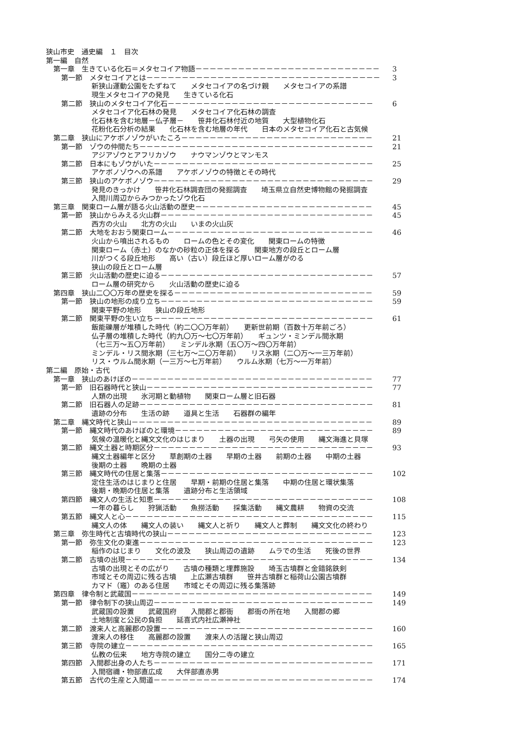狭山市史　通史編　１　目次
第一編　自然
第一章　生きている化石＝メタセコイア物語－－－－－－－－－－－－－－－－－－－－－－－－－－ 3
第一節　メタセコイアとは－－－－－－－－－－－－－－－－－－－－－－－－－－－－－－－－－ 3
新狭山運動公園をたずねて　　メタセコイアの名づけ親　　メタセコイアの系譜
現生メタセコイアの発見　　生きている化石
第二節　狭山のメタセコイア化石－－－－－－－－－－－－－－－－－－－－－－－－－－－－－ 6
メタセコイア化石林の発見　　メタセコイア化石林の調査
化石林を含む地層－仏子層－　　笹井化石林付近の地質　　大型植物化石
花粉化石分析の結果　　化石林を含む地層の年代　　日本のメタセコイア化石と古気候
第二章　狭山にアケボノゾウがいたころ－－－－－－－－－－－－－－－－－－－－－－－－－－－ 21
第一節　ゾウの仲間たち－－－－－－－－－－－－－－－－－－－－－－－－－－－－－－－－－ 21
アジアゾウとアフリカゾウ　　ナウマンゾウとマンモス
第二節　日本にもゾウがいた－－－－－－－－－－－－－－－－－－－－－－－－－－－－－－－ 25
アケボノゾウへの系譜　　アケボノゾウの特徴とその時代
第三節　狭山のアケボノゾウ－－－－－－－－－－－－－－－－－－－－－－－－－－－－－－－ 29
発見のきっかけ　　笹井化石林調査団の発掘調査　　埼玉県立自然史博物館の発掘調査
入間川周辺からみつかったゾウ化石
第三章　関東ローム層が語る火山活動の歴史－－－－－－－－－－－－－－－－－－－－－－－－－ 45
第一節　狭山からみえる火山群－－－－－－－－－－－－－－－－－－－－－－－－－－－－－－ 45
西方の火山　　北方の火山　　いまの火山灰
第二節　大地をおおう関東ローム－－－－－－－－－－－－－－－－－－－－－－－－－－－－－ 46
火山から噴出されるもの　　ロームの色とその変化　　関東ロームの特徴
関東ローム（赤土）のなかの砂粒の正体を探る　　関東地方の段丘とローム層
川がつくる段丘地形　　高い（古い）段丘ほど厚いローム層がのる
狭山の段丘とローム層
第三節　火山活動の歴史に迫る－－－－－－－－－－－－－－－－－－－－－－－－－－－－－－ 57
ローム層の研究から　　火山活動の歴史に迫る
第四章　狭山二〇〇万年の歴史を探る－－－－－－－－－－－－－－－－－－－－－－－－－－－－ 59
第一節　狭山の地形の成り立ち－－－－－－－－－－－－－－－－－－－－－－－－－－－－－－ 59
関東平野の地形　　狭山の段丘地形
第二節　関東平野の生い立ち－－－－－－－－－－－－－－－－－－－－－－－－－－－－－－－ 61
飯能礫層が堆積した時代（約二〇〇万年前）　　更新世前期（百数十万年前ごろ）
仏子層の堆積した時代（約九〇万～七〇万年前）　　ギュンツ・ミンデル間氷期
（七三万～五〇万年前）　　ミンデル氷期（五〇万～四〇万年前）
ミンデル・リス間氷期（三七万～二〇万年前）　　リス氷期（二〇万～一三万年前）
リス・ウルム間氷期（一三万～七万年前）　　ウルム氷期（七万～一万年前）
第二編　原始・古代
第一章　狭山のあけぼの－－－－－－－－－－－－－－－－－－－－－－－－－－－－－－－－－－ 77
第一節　旧石器時代と狭山－－－－－－－－－－－－－－－－－－－－－－－－－－－－－－－－ 77
人類の出現　　氷河期と動植物　　関東ローム層と旧石器
第二節　旧石器人の足跡－－－－－－－－－－－－－－－－－－－－－－－－－－－－－－－－－ 81
遺跡の分布　　生活の跡　　道具と生活　　石器群の編年
第二章　縄文時代と狭山－－－－－－－－－－－－－－－－－－－－－－－－－－－－－－－－－－ 89
第一節　縄文時代のあけぼのと環境－－－－－－－－－－－－－－－－－－－－－－－－－－－－ 89
気候の温暖化と縄文文化のはじまり　　土器の出現　　弓矢の使用　　縄文海進と貝塚
第二節　縄文土器と時期区分－－－－－－－－－－－－－－－－－－－－－－－－－－－－－－－ 93
縄文土器編年と区分　　草創期の土器　　早期の土器　　前期の土器　　中期の土器
後期の土器　　晩期の土器
第三節　縄文時代の住居と集落－－－－－－－－－－－－－－－－－－－－－－－－－－－－－－ 102
定住生活のはじまりと住居　　早期・前期の住居と集落　　中期の住居と環状集落
後期・晩期の住居と集落　　遺跡分布と生活領域
第四節　縄文人の生活と知恵－－－－－－－－－－－－－－－－－－－－－－－－－－－－－－－ 108
一年の暮らし　　狩猟活動　　魚撈活動　　採集活動　　縄文農耕　　物資の交流
第五節　縄文人と心－－－－－－－－－－－－－－－－－－－－－－－－－－－－－－－－－－－ 115
縄文人の体　　縄文人の装い　　縄文人と祈り　　縄文人と葬制　　縄文文化の終わり
第三章　弥生時代と古墳時代の狭山－－－－－－－－－－－－－－－－－－－－－－－－－－－－－ 123
第一節　弥生文化の東進－－－－－－－－－－－－－－－－－－－－－－－－－－－－－－－－－ 123
稲作のはじまり　　文化の波及　　狭山周辺の遺跡　　ムラでの生活　　死後の世界
第二節　古墳の出現－－－－－－－－－－－－－－－－－－－－－－－－－－－－－－－－－－－ 134
古墳の出現とその広がり　　古墳の種類と埋葬施設　　埼玉古墳群と金錯銘鉄剣
市域とその周辺に残る古墳　　上広瀬古墳群　　笹井古墳群と稲荷山公園古墳群
カマド（竈）のある住居　　市域とその周辺に残る集落跡
第四章　律令制と武蔵国－－－－－－－－－－－－－－－－－－－－－－－－－－－－－－－－－－ 149
第一節　律令制下の狭山周辺－－－－－－－－－－－－－－－－－－－－－－－－－－－－－－－ 149
武蔵国の設置　　武蔵国府　　入間郡と郡衙　　郡衙の所在地　　入間郡の郷
土地制度と公民の負担　　延喜式内社広瀬神社
第二節　渡来人と高麗郡の設置－－－－－－－－－－－－－－－－－－－－－－－－－－－－－－ 160
渡来人の移住　　高麗郡の設置　　渡来人の活躍と狭山周辺
第三節　寺院の建立－－－－－－－－－－－－－－－－－－－－－－－－－－－－－－－－－－－ 165
仏教の伝来　　地方寺院の建立　　国分二寺の建立
第四節　入間郡出身の人たち－－－－－－－－－－－－－－－－－－－－－－－－－－－－－－－ 171
入間宿禰・物部直広成　　大伴部直赤男
第五節　古代の生産と入間道－－－－－－－－－－－－－－－－－－－－－－－－－－－－－－－ 174